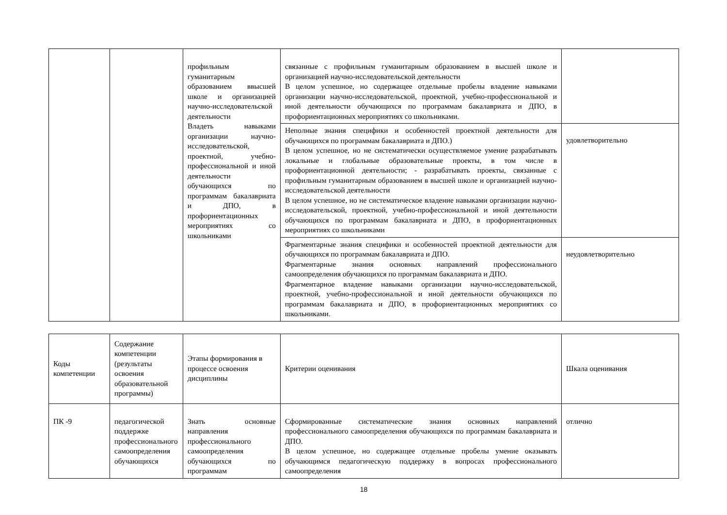| | | профильным гуманитарным образованием ввысшей школе и организацией научно-исследовательской деятельности Владеть навыками организации научно-исследовательской, проектной, учебно-профессиональной и иной деятельности обучающихся по программам бакалавриата и ДПО, в профориентационных мероприятиях со школьниками | связанные с профильным гуманитарным образованием в высшей школе и организацией научно-исследовательской деятельности В целом успешное, но содержащее отдельные пробелы владение навыками организации научно-исследовательской, проектной, учебно-профессиональной и иной деятельности обучающихся по программам бакалавриата и ДПО, в профориентационных мероприятиях со школьниками. | |
| | | | Неполные знания специфики и особенностей проектной деятельности для обучающихся по программам бакалавриата и ДПО.) В целом успешное, но не систематически осуществляемое умение разрабатывать локальные и глобальные образовательные проекты, в том числе в профориентационной деятельности; - разрабатывать проекты, связанные с профильным гуманитарным образованием в высшей школе и организацией научно-исследовательской деятельности В целом успешное, но не систематическое владение навыками организации научно-исследовательской, проектной, учебно-профессиональной и иной деятельности обучающихся по программам бакалавриата и ДПО, в профориентационных мероприятиях со школьниками | удовлетворительно |
| | | | Фрагментарные знания специфики и особенностей проектной деятельности для обучающихся по программам бакалавриата и ДПО. Фрагментарные знания основных направлений профессионального самоопределения обучающихся по программам бакалавриата и ДПО. Фрагментарное владение навыками организации научно-исследовательской, проектной, учебно-профессиональной и иной деятельности обучающихся по программам бакалавриата и ДПО, в профориентационных мероприятиях со школьниками. | неудовлетворительно |
| Коды компетенции | Содержание компетенции (результаты освоения образовательной программы) | Этапы формирования в процессе освоения дисциплины | Критерии оценивания | Шкала оценивания |
| --- | --- | --- | --- | --- |
| ПК -9 | педагогической поддержке профессионального самоопределения обучающихся | Знать основные направления профессионального самоопределения обучающихся по программам | Сформированные систематические знания основных направлений профессионального самоопределения обучающихся по программам бакалавриата и ДПО. В целом успешное, но содержащее отдельные пробелы умение оказывать обучающимся педагогическую поддержку в вопросах профессионального самоопределения | отлично |
18